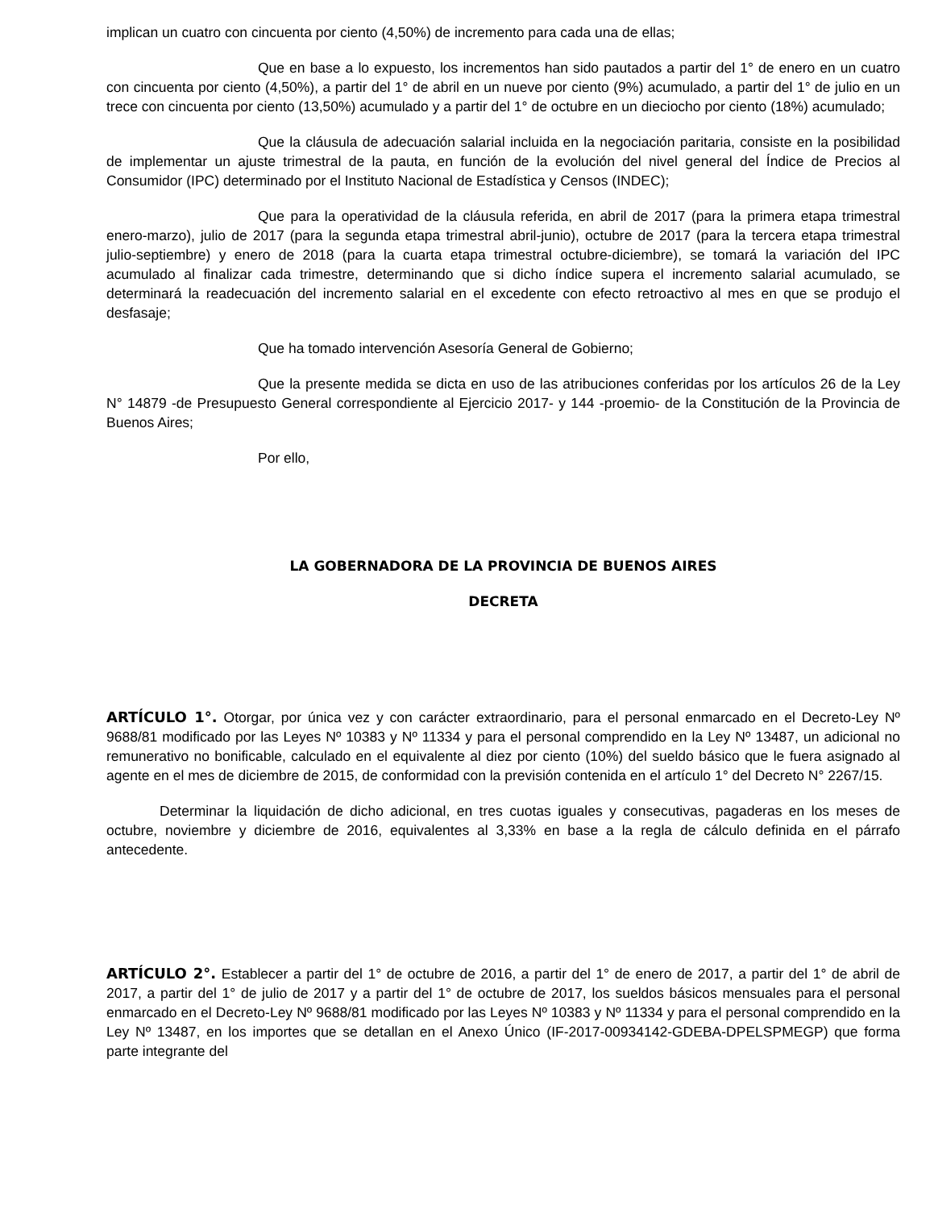implican un cuatro con cincuenta por ciento (4,50%) de incremento para cada una de ellas;
Que en base a lo expuesto, los incrementos han sido pautados a partir del 1° de enero en un cuatro con cincuenta por ciento (4,50%), a partir del 1° de abril en un nueve por ciento (9%) acumulado, a partir del 1° de julio en un trece con cincuenta por ciento (13,50%) acumulado y a partir del 1° de octubre en un dieciocho por ciento (18%) acumulado;
Que la cláusula de adecuación salarial incluida en la negociación paritaria, consiste en la posibilidad de implementar un ajuste trimestral de la pauta, en función de la evolución del nivel general del Índice de Precios al Consumidor (IPC) determinado por el Instituto Nacional de Estadística y Censos (INDEC);
Que para la operatividad de la cláusula referida, en abril de 2017 (para la primera etapa trimestral enero-marzo), julio de 2017 (para la segunda etapa trimestral abril-junio), octubre de 2017 (para la tercera etapa trimestral julio-septiembre) y enero de 2018 (para la cuarta etapa trimestral octubre-diciembre), se tomará la variación del IPC acumulado al finalizar cada trimestre, determinando que si dicho índice supera el incremento salarial acumulado, se determinará la readecuación del incremento salarial en el excedente con efecto retroactivo al mes en que se produjo el desfasaje;
Que ha tomado intervención Asesoría General de Gobierno;
Que la presente medida se dicta en uso de las atribuciones conferidas por los artículos 26 de la Ley N° 14879 -de Presupuesto General correspondiente al Ejercicio 2017- y 144 -proemio- de la Constitución de la Provincia de Buenos Aires;
Por ello,
LA GOBERNADORA DE LA PROVINCIA DE BUENOS AIRES
DECRETA
ARTÍCULO 1°. Otorgar, por única vez y con carácter extraordinario, para el personal enmarcado en el Decreto-Ley Nº 9688/81 modificado por las Leyes Nº 10383 y Nº 11334 y para el personal comprendido en la Ley Nº 13487, un adicional no remunerativo no bonificable, calculado en el equivalente al diez por ciento (10%) del sueldo básico que le fuera asignado al agente en el mes de diciembre de 2015, de conformidad con la previsión contenida en el artículo 1° del Decreto N° 2267/15.
Determinar la liquidación de dicho adicional, en tres cuotas iguales y consecutivas, pagaderas en los meses de octubre, noviembre y diciembre de 2016, equivalentes al 3,33% en base a la regla de cálculo definida en el párrafo antecedente.
ARTÍCULO 2°. Establecer a partir del 1° de octubre de 2016, a partir del 1° de enero de 2017, a partir del 1° de abril de 2017, a partir del 1° de julio de 2017 y a partir del 1° de octubre de 2017, los sueldos básicos mensuales para el personal enmarcado en el Decreto-Ley Nº 9688/81 modificado por las Leyes Nº 10383 y Nº 11334 y para el personal comprendido en la Ley Nº 13487, en los importes que se detallan en el Anexo Único (IF-2017-00934142-GDEBA-DPELSPMEGP) que forma parte integrante del